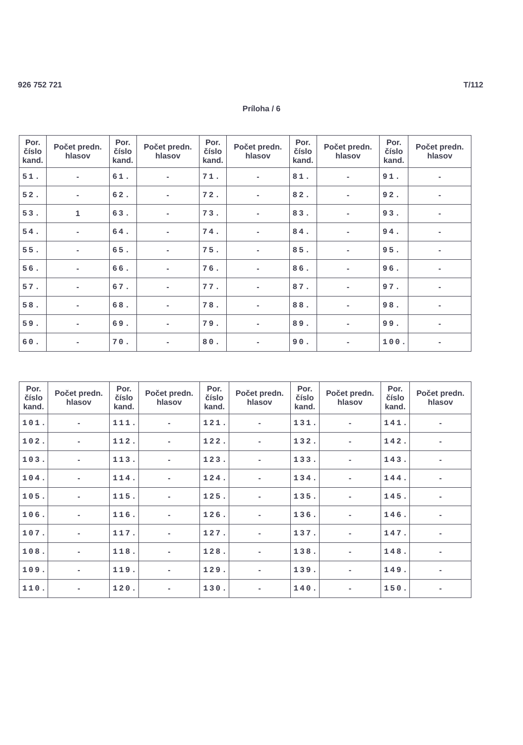926 752 721 T/112
Príloha / 6
| Por. číslo kand. | Počet predn. hlasov | Por. číslo kand. | Počet predn. hlasov | Por. číslo kand. | Počet predn. hlasov | Por. číslo kand. | Počet predn. hlasov | Por. číslo kand. | Počet predn. hlasov |
| --- | --- | --- | --- | --- | --- | --- | --- | --- | --- |
| 51. | - | 61. | - | 71. | - | 81. | - | 91. | - |
| 52. | - | 62. | - | 72. | - | 82. | - | 92. | - |
| 53. | 1 | 63. | - | 73. | - | 83. | - | 93. | - |
| 54. | - | 64. | - | 74. | - | 84. | - | 94. | - |
| 55. | - | 65. | - | 75. | - | 85. | - | 95. | - |
| 56. | - | 66. | - | 76. | - | 86. | - | 96. | - |
| 57. | - | 67. | - | 77. | - | 87. | - | 97. | - |
| 58. | - | 68. | - | 78. | - | 88. | - | 98. | - |
| 59. | - | 69. | - | 79. | - | 89. | - | 99. | - |
| 60. | - | 70. | - | 80. | - | 90. | - | 100. | - |
| Por. číslo kand. | Počet predn. hlasov | Por. číslo kand. | Počet predn. hlasov | Por. číslo kand. | Počet predn. hlasov | Por. číslo kand. | Počet predn. hlasov | Por. číslo kand. | Počet predn. hlasov |
| --- | --- | --- | --- | --- | --- | --- | --- | --- | --- |
| 101. | - | 111. | - | 121. | - | 131. | - | 141. | - |
| 102. | - | 112. | - | 122. | - | 132. | - | 142. | - |
| 103. | - | 113. | - | 123. | - | 133. | - | 143. | - |
| 104. | - | 114. | - | 124. | - | 134. | - | 144. | - |
| 105. | - | 115. | - | 125. | - | 135. | - | 145. | - |
| 106. | - | 116. | - | 126. | - | 136. | - | 146. | - |
| 107. | - | 117. | - | 127. | - | 137. | - | 147. | - |
| 108. | - | 118. | - | 128. | - | 138. | - | 148. | - |
| 109. | - | 119. | - | 129. | - | 139. | - | 149. | - |
| 110. | - | 120. | - | 130. | - | 140. | - | 150. | - |